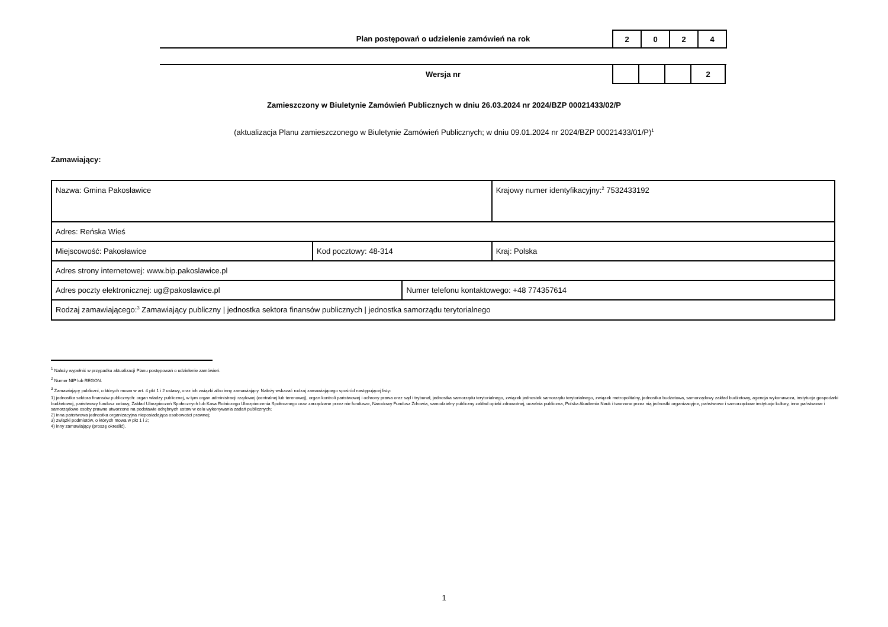Plan postępowań o udzielenie zamówień na rok
| 2 | 0 | 2 | 4 |
Wersja nr
| | | | 2 |
Zamieszczony w Biuletynie Zamówień Publicznych w dniu 26.03.2024 nr 2024/BZP 00021433/02/P
(aktualizacja Planu zamieszczonego w Biuletynie Zamówień Publicznych; w dniu 09.01.2024 nr 2024/BZP 00021433/01/P)<sup>1</sup>
Zamawiający:
| Nazwa: Gmina Pakosławice | | | Krajowy numer identyfikacyjny:<sup>2</sup> 7532433192 |
| Adres: Reńska Wieś | | | |
| Miejscowość: Pakosławice | Kod pocztowy: 48-314 | | Kraj: Polska |
| Adres strony internetowej: www.bip.pakoslawice.pl | | | |
| Adres poczty elektronicznej: ug@pakoslawice.pl | | Numer telefonu kontaktowego: +48 774357614 | |
| Rodzaj zamawiającego:<sup>3</sup> Zamawiający publiczny / jednostka sektora finansów publicznych / jednostka samorządu terytorialnego | | | |
<sup>1</sup> Należy wypełnić w przypadku aktualizacji Planu postępowań o udzielenie zamówień.
<sup>2</sup> Numer NIP lub REGON.
<sup>3</sup> Zamawiający publiczni, o których mowa w art. 4 pkt 1 i 2 ustawy, oraz ich związki albo inny zamawiający. Należy wskazać rodzaj zamawiającego spośród następującej listy:
1) jednostka sektora finansów publicznych: organ władzy publicznej, w tym organ administracji rządowej (centralnej lub terenowej), organ kontroli państwowej i ochrony prawa oraz sąd i trybunał, jednostka samorządu terytorialnego, związek jednostek samorządu terytorialnego, związek metropolitalny, jednostka budżetowa, samorządowy zakład budżetowy, agencja wykonawcza, instytucja gospodarki budżetowej, państwowy fundusz celowy, Zakład Ubezpieczeń Społecznych lub Kasa Rolniczego Ubezpieczenia Społecznego oraz zarządzane przez nie fundusze, Narodowy Fundusz Zdrowia, samodzielny publiczny zakład opieki zdrowotnej, uczelnia publiczna, Polska Akademia Nauk i tworzone przez nią jednostki organizacyjne, państwowe i samorządowe instytucje kultury, inne państwowe i samorządowe osoby prawne utworzone na podstawie odrębnych ustaw w celu wykonywania zadań publicznych;
2) inna państwowa jednostka organizacyjna nieposiadająca osobowości prawnej;
3) związki podmiotów, o których mowa w pkt 1 i 2;
4) inny zamawiający (proszę określić).
1